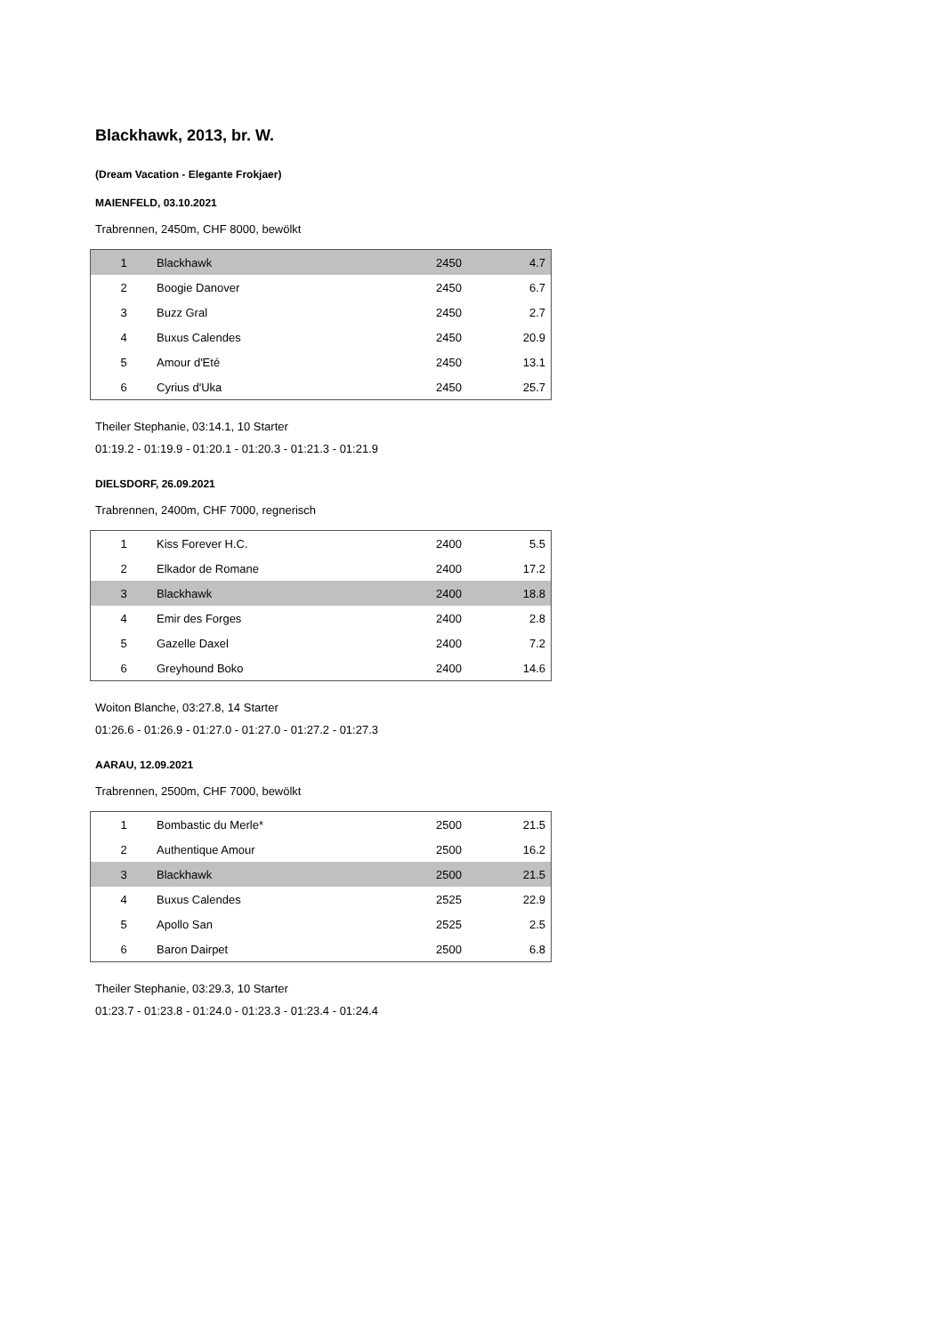Blackhawk, 2013, br. W.
(Dream Vacation - Elegante Frokjaer)
MAIENFELD, 03.10.2021
Trabrennen, 2450m, CHF 8000, bewölkt
| 1 | Blackhawk | 2450 | 4.7 |
| 2 | Boogie Danover | 2450 | 6.7 |
| 3 | Buzz Gral | 2450 | 2.7 |
| 4 | Buxus Calendes | 2450 | 20.9 |
| 5 | Amour d'Eté | 2450 | 13.1 |
| 6 | Cyrius d'Uka | 2450 | 25.7 |
Theiler Stephanie, 03:14.1, 10 Starter
01:19.2 - 01:19.9 - 01:20.1 - 01:20.3 - 01:21.3 - 01:21.9
DIELSDORF, 26.09.2021
Trabrennen, 2400m, CHF 7000, regnerisch
| 1 | Kiss Forever H.C. | 2400 | 5.5 |
| 2 | Elkador de Romane | 2400 | 17.2 |
| 3 | Blackhawk | 2400 | 18.8 |
| 4 | Emir des Forges | 2400 | 2.8 |
| 5 | Gazelle Daxel | 2400 | 7.2 |
| 6 | Greyhound Boko | 2400 | 14.6 |
Woiton Blanche, 03:27.8, 14 Starter
01:26.6 - 01:26.9 - 01:27.0 - 01:27.0 - 01:27.2 - 01:27.3
AARAU, 12.09.2021
Trabrennen, 2500m, CHF 7000, bewölkt
| 1 | Bombastic du Merle* | 2500 | 21.5 |
| 2 | Authentique Amour | 2500 | 16.2 |
| 3 | Blackhawk | 2500 | 21.5 |
| 4 | Buxus Calendes | 2525 | 22.9 |
| 5 | Apollo San | 2525 | 2.5 |
| 6 | Baron Dairpet | 2500 | 6.8 |
Theiler Stephanie, 03:29.3, 10 Starter
01:23.7 - 01:23.8 - 01:24.0 - 01:23.3 - 01:23.4 - 01:24.4